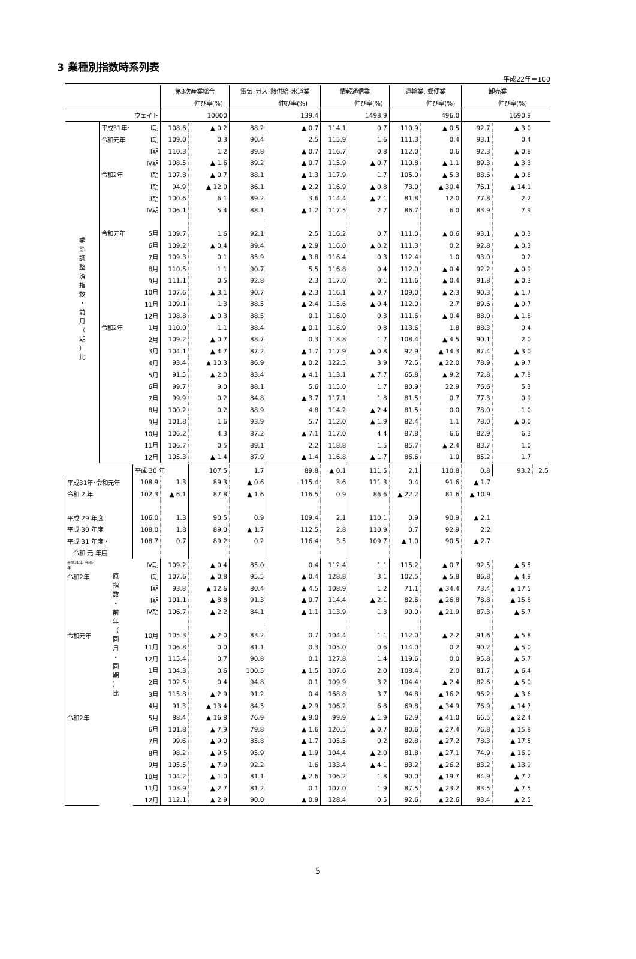3 業種別指数時系列表
平成22年＝100
| | | | 第3次産業総合 | | 電気･ガス･熱供給･水道業 | | 情報通信業 | | 運輸業, 郵便業 | | 卸売業 | | |
| --- | --- | --- | --- | --- | --- | --- | --- | --- | --- | --- | --- | --- | --- |
| | | | | 伸び率(%) | | 伸び率(%) | | 伸び率(%) | | 伸び率(%) | | 伸び率(%) | |
| ウェイト | | | 10000 | | 139.4 | | 1498.9 | | 496.0 | | 1690.9 | | |
| 季 節 調 整 済 指 数 ・ 前 月 （ 期 ） 比 | 平成31年･ | Ⅰ期 | 108.6 | ▲ 0.2 | 88.2 | ▲ 0.7 | 114.1 | 0.7 | 110.9 | ▲ 0.5 | 92.7 | ▲ 3.0 | |
| | 令和元年 | Ⅱ期 | 109.0 | 0.3 | 90.4 | 2.5 | 115.9 | 1.6 | 111.3 | 0.4 | 93.1 | 0.4 | |
| | | Ⅲ期 | 110.3 | 1.2 | 89.8 | ▲ 0.7 | 116.7 | 0.8 | 112.0 | 0.6 | 92.3 | ▲ 0.8 | |
| | | Ⅳ期 | 108.5 | ▲ 1.6 | 89.2 | ▲ 0.7 | 115.9 | ▲ 0.7 | 110.8 | ▲ 1.1 | 89.3 | ▲ 3.3 | |
| | 令和2年 | Ⅰ期 | 107.8 | ▲ 0.7 | 88.1 | ▲ 1.3 | 117.9 | 1.7 | 105.0 | ▲ 5.3 | 88.6 | ▲ 0.8 | |
| | | Ⅱ期 | 94.9 | ▲ 12.0 | 86.1 | ▲ 2.2 | 116.9 | ▲ 0.8 | 73.0 | ▲ 30.4 | 76.1 | ▲ 14.1 | |
| | | Ⅲ期 | 100.6 | 6.1 | 89.2 | 3.6 | 114.4 | ▲ 2.1 | 81.8 | 12.0 | 77.8 | 2.2 | |
| | | Ⅳ期 | 106.1 | 5.4 | 88.1 | ▲ 1.2 | 117.5 | 2.7 | 86.7 | 6.0 | 83.9 | 7.9 | |
| | 令和元年 | 5月 | 109.7 | 1.6 | 92.1 | 2.5 | 116.2 | 0.7 | 111.0 | ▲ 0.6 | 93.1 | ▲ 0.3 | |
| | | 6月 | 109.2 | ▲ 0.4 | 89.4 | ▲ 2.9 | 116.0 | ▲ 0.2 | 111.3 | 0.2 | 92.8 | ▲ 0.3 | |
| | | 7月 | 109.3 | 0.1 | 85.9 | ▲ 3.8 | 116.4 | 0.3 | 112.4 | 1.0 | 93.0 | 0.2 | |
| | | 8月 | 110.5 | 1.1 | 90.7 | 5.5 | 116.8 | 0.4 | 112.0 | ▲ 0.4 | 92.2 | ▲ 0.9 | |
| | | 9月 | 111.1 | 0.5 | 92.8 | 2.3 | 117.0 | 0.1 | 111.6 | ▲ 0.4 | 91.8 | ▲ 0.3 | |
| | | 10月 | 107.6 | ▲ 3.1 | 90.7 | ▲ 2.3 | 116.1 | ▲ 0.7 | 109.0 | ▲ 2.3 | 90.3 | ▲ 1.7 | |
| | | 11月 | 109.1 | 1.3 | 88.5 | ▲ 2.4 | 115.6 | ▲ 0.4 | 112.0 | 2.7 | 89.6 | ▲ 0.7 | |
| | | 12月 | 108.8 | ▲ 0.3 | 88.5 | 0.1 | 116.0 | 0.3 | 111.6 | ▲ 0.4 | 88.0 | ▲ 1.8 | |
| | 令和2年 | 1月 | 110.0 | 1.1 | 88.4 | ▲ 0.1 | 116.9 | 0.8 | 113.6 | 1.8 | 88.3 | 0.4 | |
| | | 2月 | 109.2 | ▲ 0.7 | 88.7 | 0.3 | 118.8 | 1.7 | 108.4 | ▲ 4.5 | 90.1 | 2.0 | |
| | | 3月 | 104.1 | ▲ 4.7 | 87.2 | ▲ 1.7 | 117.9 | ▲ 0.8 | 92.9 | ▲ 14.3 | 87.4 | ▲ 3.0 | |
| | | 4月 | 93.4 | ▲ 10.3 | 86.9 | ▲ 0.2 | 122.5 | 3.9 | 72.5 | ▲ 22.0 | 78.9 | ▲ 9.7 | |
| | | 5月 | 91.5 | ▲ 2.0 | 83.4 | ▲ 4.1 | 113.1 | ▲ 7.7 | 65.8 | ▲ 9.2 | 72.8 | ▲ 7.8 | |
| | | 6月 | 99.7 | 9.0 | 88.1 | 5.6 | 115.0 | 1.7 | 80.9 | 22.9 | 76.6 | 5.3 | |
| | | 7月 | 99.9 | 0.2 | 84.8 | ▲ 3.7 | 117.1 | 1.8 | 81.5 | 0.7 | 77.3 | 0.9 | |
| | | 8月 | 100.2 | 0.2 | 88.9 | 4.8 | 114.2 | ▲ 2.4 | 81.5 | 0.0 | 78.0 | 1.0 | |
| | | 9月 | 101.8 | 1.6 | 93.9 | 5.7 | 112.0 | ▲ 1.9 | 82.4 | 1.1 | 78.0 | ▲ 0.0 | |
| | | 10月 | 106.2 | 4.3 | 87.2 | ▲ 7.1 | 117.0 | 4.4 | 87.8 | 6.6 | 82.9 | 6.3 | |
| | | 11月 | 106.7 | 0.5 | 89.1 | 2.2 | 118.8 | 1.5 | 85.7 | ▲ 2.4 | 83.7 | 1.0 | |
| | | 12月 | 105.3 | ▲ 1.4 | 87.9 | ▲ 1.4 | 116.8 | ▲ 1.7 | 86.6 | 1.0 | 85.2 | 1.7 | |
| | 原 指 数 ・ 前 年 （ 同 月 ・ 同 期 ） 比 | 平成 30 年 | | 107.5 | 1.7 | 89.8 | ▲ 0.1 | 111.5 | 2.1 | 110.8 | 0.8 | 93.2 | 2.5 |
| 平成31年･令和元年 | | 108.9 | 1.3 | 89.3 | ▲ 0.6 | 115.4 | 3.6 | 111.3 | 0.4 | 91.6 | ▲ 1.7 | | |
| 令和 2 年 | | 102.3 | ▲ 6.1 | 87.8 | ▲ 1.6 | 116.5 | 0.9 | 86.6 | ▲ 22.2 | 81.6 | ▲ 10.9 | | |
| 平成 29 年度 | | 106.0 | 1.3 | 90.5 | 0.9 | 109.4 | 2.1 | 110.1 | 0.9 | 90.9 | ▲ 2.1 | | |
| 平成 30 年度 | | 108.0 | 1.8 | 89.0 | ▲ 1.7 | 112.5 | 2.8 | 110.9 | 0.7 | 92.9 | 2.2 | | |
| 平成 31 年度・ | | 108.7 | 0.7 | 89.2 | 0.2 | 116.4 | 3.5 | 109.7 | ▲ 1.0 | 90.5 | ▲ 2.7 | | |
| 令和 元 年度 | | | | | | | | | | | | | |
| 平成31年･令和元年 | | Ⅳ期 | 109.2 | ▲ 0.4 | 85.0 | 0.4 | 112.4 | 1.1 | 115.2 | ▲ 0.7 | 92.5 | ▲ 5.5 | |
| 令和2年 | | Ⅰ期 | 107.6 | ▲ 0.8 | 95.5 | ▲ 0.4 | 128.8 | 3.1 | 102.5 | ▲ 5.8 | 86.8 | ▲ 4.9 | |
| | | Ⅱ期 | 93.8 | ▲ 12.6 | 80.4 | ▲ 4.5 | 108.9 | 1.2 | 71.1 | ▲ 34.4 | 73.4 | ▲ 17.5 | |
| | | Ⅲ期 | 101.1 | ▲ 8.8 | 91.3 | ▲ 0.7 | 114.4 | ▲ 2.1 | 82.6 | ▲ 26.8 | 78.8 | ▲ 15.8 | |
| | | Ⅳ期 | 106.7 | ▲ 2.2 | 84.1 | ▲ 1.1 | 113.9 | 1.3 | 90.0 | ▲ 21.9 | 87.3 | ▲ 5.7 | |
| 令和元年 | | 10月 | 105.3 | ▲ 2.0 | 83.2 | 0.7 | 104.4 | 1.1 | 112.0 | ▲ 2.2 | 91.6 | ▲ 5.8 | |
| | | 11月 | 106.8 | 0.0 | 81.1 | 0.3 | 105.0 | 0.6 | 114.0 | 0.2 | 90.2 | ▲ 5.0 | |
| | | 12月 | 115.4 | 0.7 | 90.8 | 0.1 | 127.8 | 1.4 | 119.6 | 0.0 | 95.8 | ▲ 5.7 | |
| | | 1月 | 104.3 | 0.6 | 100.5 | ▲ 1.5 | 107.6 | 2.0 | 108.4 | 2.0 | 81.7 | ▲ 6.4 | |
| | | 2月 | 102.5 | 0.4 | 94.8 | 0.1 | 109.9 | 3.2 | 104.4 | ▲ 2.4 | 82.6 | ▲ 5.0 | |
| | | 3月 | 115.8 | ▲ 2.9 | 91.2 | 0.4 | 168.8 | 3.7 | 94.8 | ▲ 16.2 | 96.2 | ▲ 3.6 | |
| | | 4月 | 91.3 | ▲ 13.4 | 84.5 | ▲ 2.9 | 106.2 | 6.8 | 69.8 | ▲ 34.9 | 76.9 | ▲ 14.7 | |
| 令和2年 | | 5月 | 88.4 | ▲ 16.8 | 76.9 | ▲ 9.0 | 99.9 | ▲ 1.9 | 62.9 | ▲ 41.0 | 66.5 | ▲ 22.4 | |
| | | 6月 | 101.8 | ▲ 7.9 | 79.8 | ▲ 1.6 | 120.5 | ▲ 0.7 | 80.6 | ▲ 27.4 | 76.8 | ▲ 15.8 | |
| | | 7月 | 99.6 | ▲ 9.0 | 85.8 | ▲ 1.7 | 105.5 | 0.2 | 82.8 | ▲ 27.2 | 78.3 | ▲ 17.5 | |
| | | 8月 | 98.2 | ▲ 9.5 | 95.9 | ▲ 1.9 | 104.4 | ▲ 2.0 | 81.8 | ▲ 27.1 | 74.9 | ▲ 16.0 | |
| | | 9月 | 105.5 | ▲ 7.9 | 92.2 | 1.6 | 133.4 | ▲ 4.1 | 83.2 | ▲ 26.2 | 83.2 | ▲ 13.9 | |
| | | 10月 | 104.2 | ▲ 1.0 | 81.1 | ▲ 2.6 | 106.2 | 1.8 | 90.0 | ▲ 19.7 | 84.9 | ▲ 7.2 | |
| | | 11月 | 103.9 | ▲ 2.7 | 81.2 | 0.1 | 107.0 | 1.9 | 87.5 | ▲ 23.2 | 83.5 | ▲ 7.5 | |
| | | 12月 | 112.1 | ▲ 2.9 | 90.0 | ▲ 0.9 | 128.4 | 0.5 | 92.6 | ▲ 22.6 | 93.4 | ▲ 2.5 | |
5